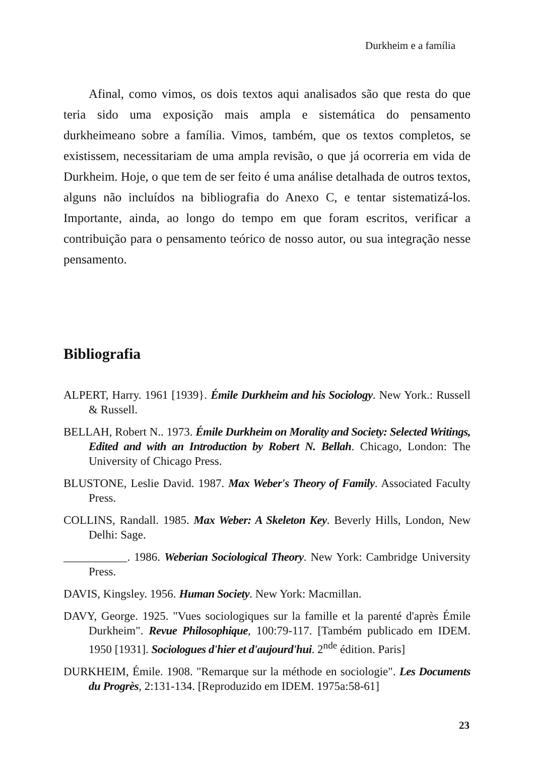Durkheim e a família
Afinal, como vimos, os dois textos aqui analisados são que resta do que teria sido uma exposição mais ampla e sistemática do pensamento durkheimeano sobre a família. Vimos, também, que os textos completos, se existissem, necessitariam de uma ampla revisão, o que já ocorreria em vida de Durkheim. Hoje, o que tem de ser feito é uma análise detalhada de outros textos, alguns não incluídos na bibliografia do Anexo C, e tentar sistematizá-los. Importante, ainda, ao longo do tempo em que foram escritos, verificar a contribuição para o pensamento teórico de nosso autor, ou sua integração nesse pensamento.
Bibliografia
ALPERT, Harry. 1961 [1939}. Émile Durkheim and his Sociology. New York.: Russell & Russell.
BELLAH, Robert N.. 1973. Émile Durkheim on Morality and Society: Selected Writings, Edited and with an Introduction by Robert N. Bellah. Chicago, London: The University of Chicago Press.
BLUSTONE, Leslie David. 1987. Max Weber's Theory of Family. Associated Faculty Press.
COLLINS, Randall. 1985. Max Weber: A Skeleton Key. Beverly Hills, London, New Delhi: Sage.
___________. 1986. Weberian Sociological Theory. New York: Cambridge University Press.
DAVIS, Kingsley. 1956. Human Society. New York: Macmillan.
DAVY, George. 1925. "Vues sociologiques sur la famille et la parenté d'après Émile Durkheim". Revue Philosophique, 100:79-117. [Também publicado em IDEM. 1950 [1931]. Sociologues d'hier et d'aujourd'hui. 2<sup>nde</sup> édition. Paris]
DURKHEIM, Émile. 1908. "Remarque sur la méthode en sociologie". Les Documents du Progrès, 2:131-134. [Reproduzido em IDEM. 1975a:58-61]
23